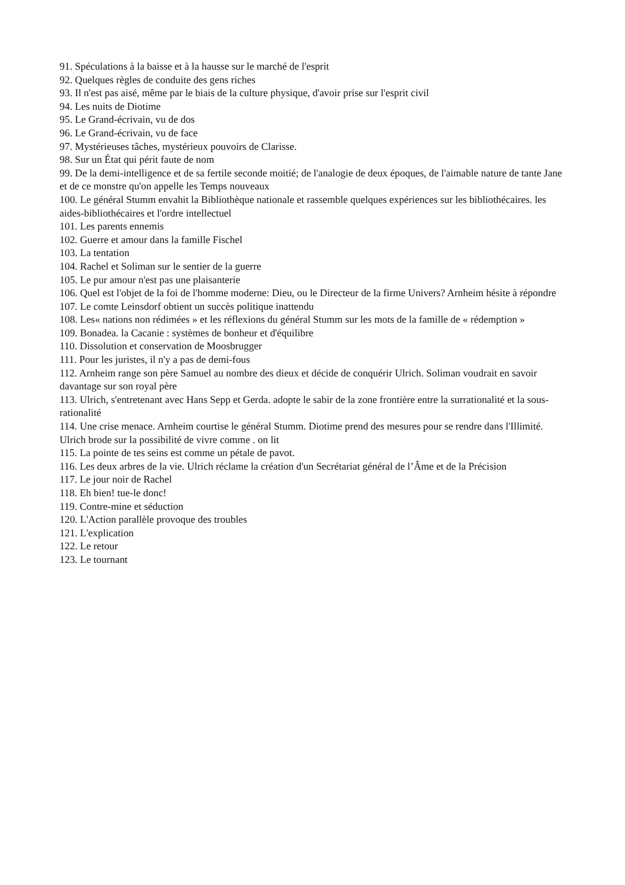91. Spéculations à la baisse et à la hausse sur le marché de l'esprit
92. Quelques règles de conduite des gens riches
93. Il n'est pas aisé, même par le biais de la culture physique, d'avoir prise sur l'esprit civil
94. Les nuits de Diotime
95. Le Grand-écrivain, vu de dos
96. Le Grand-écrivain, vu de face
97. Mystérieuses tâches, mystérieux pouvoirs de Clarisse.
98. Sur un État qui périt faute de nom
99. De la demi-intelligence et de sa fertile seconde moitié; de l'analogie de deux époques, de l'aimable nature de tante Jane et de ce monstre qu'on appelle les Temps nouveaux
100. Le général Stumm envahit la Bibliothèque nationale et rassemble quelques expériences sur les bibliothécaires. les aides-bibliothécaires et l'ordre intellectuel
101. Les parents ennemis
102. Guerre et amour dans la famille Fischel
103. La tentation
104. Rachel et Soliman sur le sentier de la guerre
105. Le pur amour n'est pas une plaisanterie
106. Quel est l'objet de la foi de l'homme moderne: Dieu, ou le Directeur de la firme Univers? Arnheim hésite à répondre
107. Le comte Leinsdorf obtient un succès politique inattendu
108. Les« nations non rédimées » et les réflexions du général Stumm sur les mots de la famille de « rédemption »
109. Bonadea. la Cacanie : systèmes de bonheur et d'équilibre
110. Dissolution et conservation de Moosbrugger
111. Pour les juristes, il n'y a pas de demi-fous
112. Arnheim range son père Samuel au nombre des dieux et décide de conquérir Ulrich. Soliman voudrait en savoir davantage sur son royal père
113. Ulrich, s'entretenant avec Hans Sepp et Gerda. adopte le sabir de la zone frontière entre la surrationalité et la sous-rationalité
114. Une crise menace. Arnheim courtise le général Stumm. Diotime prend des mesures pour se rendre dans l'Illimité. Ulrich brode sur la possibilité de vivre comme . on lit
115. La pointe de tes seins est comme un pétale de pavot.
116. Les deux arbres de la vie. Ulrich réclame la création d'un Secrétariat général de l’Âme et de la Précision
117. Le jour noir de Rachel
118. Eh bien! tue-le donc!
119. Contre-mine et séduction
120. L'Action parallèle provoque des troubles
121. L'explication
122. Le retour
123. Le tournant